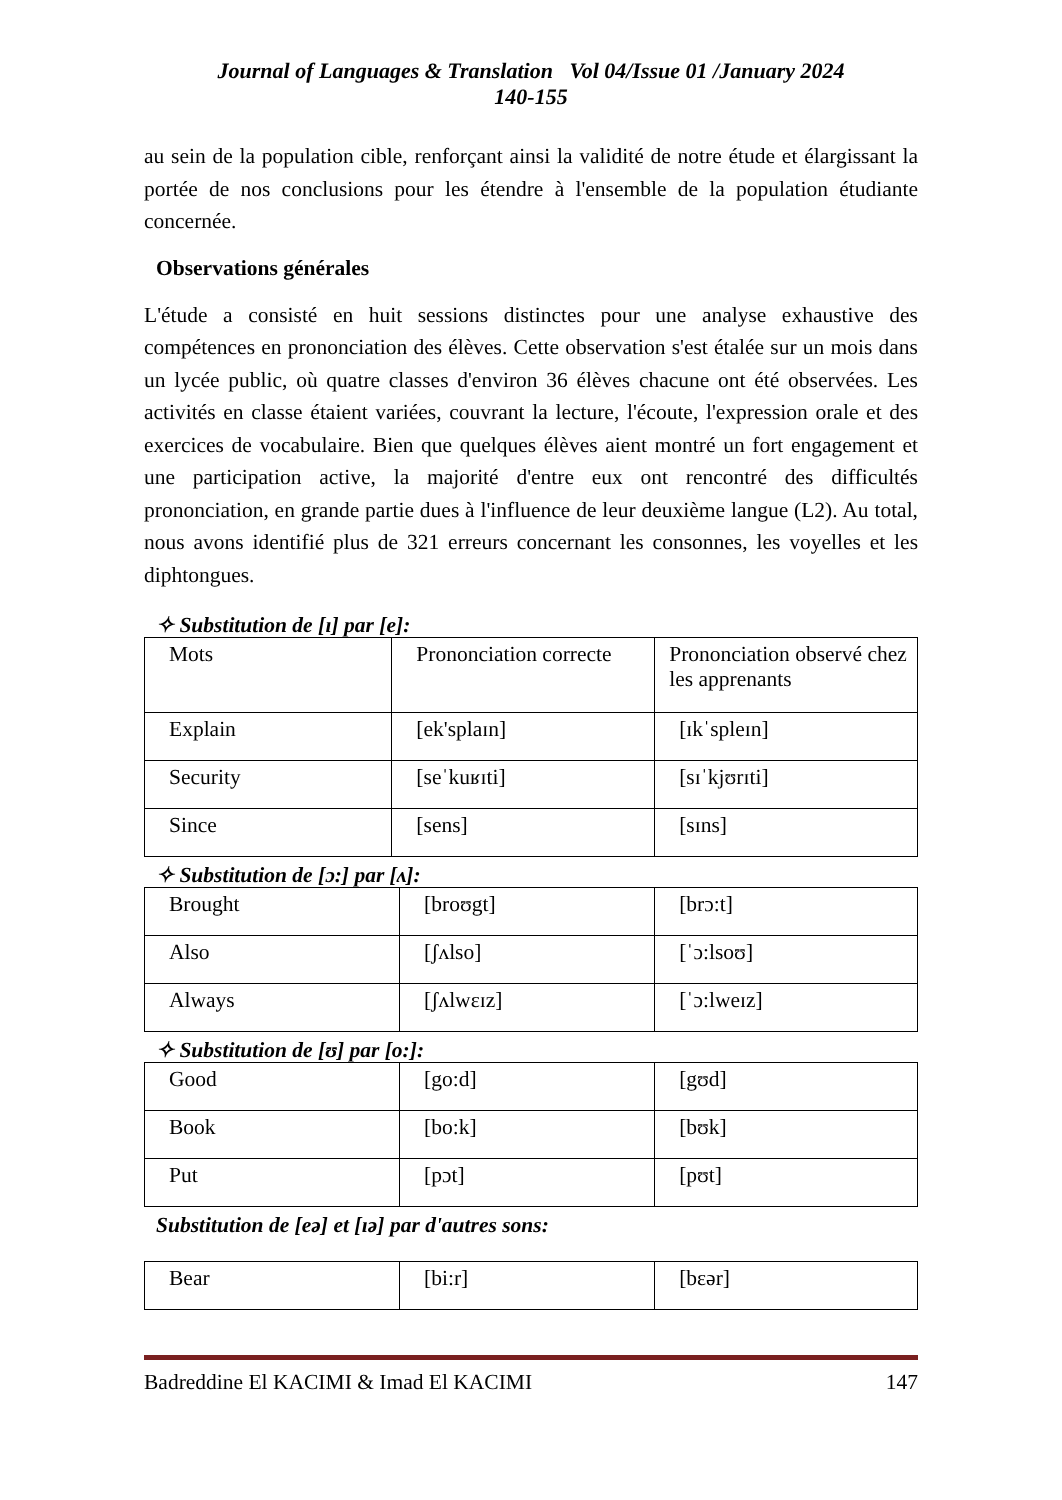Journal of Languages & Translation Vol 04/Issue 01 /January 2024
140-155
au sein de la population cible, renforçant ainsi la validité de notre étude et élargissant la portée de nos conclusions pour les étendre à l'ensemble de la population étudiante concernée.
Observations générales
L'étude a consisté en huit sessions distinctes pour une analyse exhaustive des compétences en prononciation des élèves. Cette observation s'est étalée sur un mois dans un lycée public, où quatre classes d'environ 36 élèves chacune ont été observées. Les activités en classe étaient variées, couvrant la lecture, l'écoute, l'expression orale et des exercices de vocabulaire. Bien que quelques élèves aient montré un fort engagement et une participation active, la majorité d'entre eux ont rencontré des difficultés prononciation, en grande partie dues à l'influence de leur deuxième langue (L2). Au total, nous avons identifié plus de 321 erreurs concernant les consonnes, les voyelles et les diphtongues.
✧ Substitution de [ɪ] par [e]:
| Mots | Prononciation correcte | Prononciation observé chez les apprenants |
| Explain | [ek'splaɪn] | [ɪkˈspleɪn] |
| Security | [seˈkuʁɪti] | [sɪˈkjʊrɪti] |
| Since | [sens] | [sɪns] |
✧ Substitution de [ɔ:] par [ʌ]:
| Brought | [broʊgt] | [brɔ:t] |
| Also | [ʃʌlso] | [ˈɔ:lsoʊ] |
| Always | [ʃʌlwɛɪz] | [ˈɔ:lweɪz] |
✧ Substitution de [ʊ] par [o:]:
| Good | [go:d] | [gʊd] |
| Book | [bo:k] | [bʊk] |
| Put | [pɔt] | [pʊt] |
Substitution de [eə] et [ɪə] par d'autres sons:
| Bear | [bi:r] | [bɛər] |
Badreddine El KACIMI & Imad El KACIMI 147